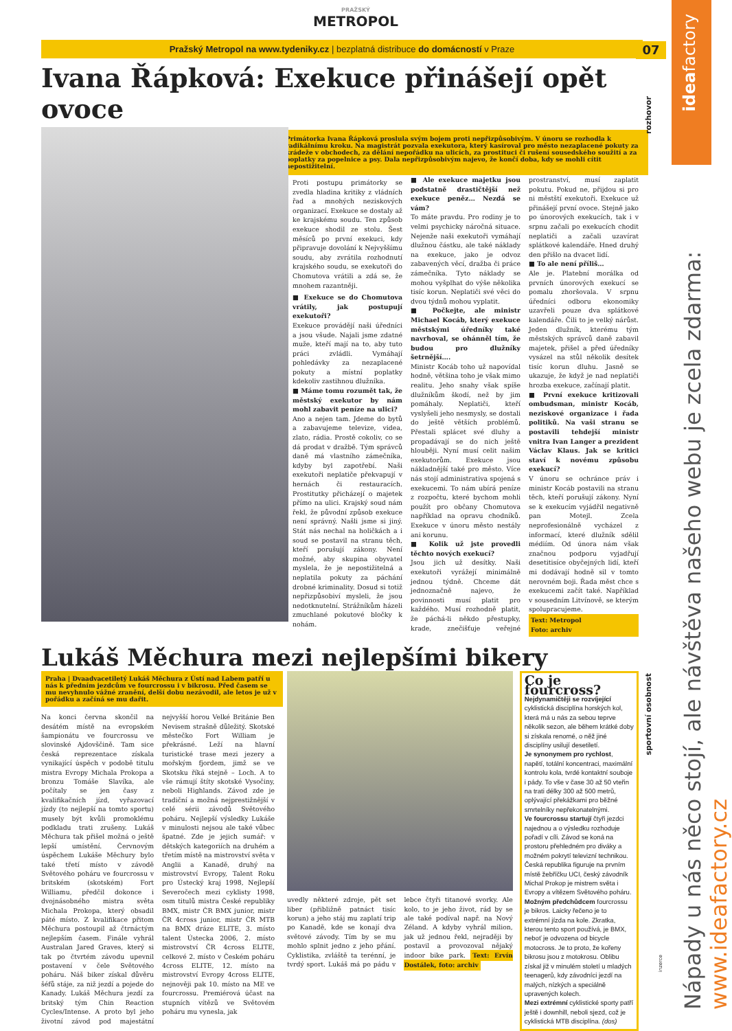PRAŽSKÝ
METROPOL
Pražský Metropol na www.tydeniky.cz | bezplatná distribuce do domácností v Praze
07
Ivana Řápková: Exekuce přinášejí opět ovoce
Primátorka Ivana Řápková proslula svým bojem proti nepřizpůsobivým. V únoru se rozhodla k radikálnímu kroku. Na magistrát pozvala exekutora, který kasíroval pro město nezaplacené pokuty za krádeže v obchodech, za dělání nepořádku na ulicích, za prostituci či rušení sousedského soužití a za poplatky za popelnice a psy. Dala nepřizpůsobivým najevo, že končí doba, kdy se mohli cítit nepostižitelní.
Proti postupu primátorky se zvedla hladina kritiky z vládních řad a mnohých neziskových organizací. Exekuce se dostaly až ke krajskému soudu. Ten způsob exekuce shodil ze stolu. Šest měsíců po první exekuci, kdy připravuje dovolání k Nejvyššímu soudu, aby zvrátila rozhodnutí krajského soudu, se exekutoři do Chomutova vrátili a zdá se, že mnohem razantněji.
■ Exekuce se do Chomutova vrátily, jak postupují exekutoři?
Exekuce provádějí naši úředníci a jsou všude. Najali jsme zdatné muže, kteří mají na to, aby tuto práci zvládli. Vymáhají pohledávky za nezaplacené pokuty a místní poplatky kdekoliv zastihnou dlužníka.
■ Máme tomu rozumět tak, že městský exekutor by nám mohl zabavit peníze na ulici?
Ano a nejen tam. Jdeme do bytů a zabavujeme televize, videa, zlato, rádia. Prostě cokoliv, co se dá prodat v dražbě. Tým správců daně má vlastního zámečníka, kdyby byl zapotřebí. Naši exekutoři neplatiče překvapují v hernách či restauracích. Prostitutky přicházejí o majetek přímo na ulici. Krajský soud nám řekl, že původní způsob exekuce není správný. Našli jsme si jiný. Stát nás nechal na holičkách a i soud se postavil na stranu těch, kteří porušují zákony. Není možné, aby skupina obyvatel myslela, že je nepostižitelná a neplatila pokuty za páchání drobné kriminality. Dosud si totiž nepřizpůsobiví mysleli, že jsou nedotknutelní. Strážníkům házeli zmuchlané pokutové bločky k nohám.
■ Ale exekuce majetku jsou podstatně drastičtější než exekuce peněz… Nezdá se vám?
To máte pravdu. Pro rodiny je to velmi psychicky náročná situace. Nejenže naši exekutoři vymáhají dlužnou částku, ale také náklady na exekuce, jako je odvoz zabavených věcí, dražba či práce zámečníka. Tyto náklady se mohou vyšplhat do výše několika tisíc korun. Neplatiči své věci do dvou týdnů mohou vyplatit.
■ Počkejte, ale ministr Michael Kocáb, který exekuce městskými úředníky také navrhoval, se ohánněl tím, že budou pro dlužníky šetrnější….
Ministr Kocáb toho už napovídal hodně, většina toho je však mimo realitu. Jeho snahy však spíše dlužníkům škodí, než by jim pomáhaly. Neplatiči, kteří vyslyšeli jeho nesmysly, se dostali do ještě větších problémů. Přestali splácet své dluhy a propadávají se do nich ještě hlouběji. Nyní musí celit našim exekutorům. Exekuce jsou nákladnější také pro město. Více nás stojí administrativa spojená s exekucemi. To nám ubírá peníze z rozpočtu, které bychom mohli použít pro občany Chomutova například na opravu chodníků. Exekuce v únoru město nestály ani korunu.
■ Kolik už jste provedli těchto nových exekucí?
Jsou jich už desítky. Naši exekutoři vyrážejí minimálně jednou týdně. Chceme dát jednoznačně najevo, že povinnosti musí platit pro každého. Musí rozhodně platit, že páchá-li někdo přestupky, krade, znečišťuje veřejné prostranství, musí zaplatit pokutu. Pokud ne, přijdou si pro ni městští exekutoři. Exekuce už přinášejí první ovoce. Stejně jako po únorových exekucích, tak i v srpnu začali po exekucích chodit neplatiči a začali uzavírat splátkové kalendáře. Hned druhý den přišlo na dvacet lidí.
■ To ale není příliš…
Ale je. Platební morálka od prvních únorových exekucí se pomalu zhoršovala. V srpnu úředníci odboru ekonomiky uzavřeli pouze dva splátkové kalendáře. Čili to je velký nárůst. Jeden dlužník, kterému tým městských správců daně zabavil majetek, přišel a před úředníky vysázel na stůl několik desítek tisíc korun dluhu. Jasně se ukazuje, že když je nad neplatiči hrozba exekuce, začínají platit.
■ První exekuce kritizovali ombudsman, ministr Kocáb, neziskové organizace i řada politiků. Na vaši stranu se postavili tehdejší ministr vnitra Ivan Langer a prezident Václav Klaus. Jak se kritici staví k novému způsobu exekucí?
V únoru se ochránce práv i ministr Kocáb postavili na stranu těch, kteří porušují zákony. Nyní se k exekucím vyjádřil negativně pan Motejl. Zcela neprofesionálně vycházel z informací, které dlužník sdělil médiím. Od února nám však značnou podporu vyjadřují desetitisíce obyčejných lidí, kteří mi dodávají hodně sil v tomto nerovném boji. Řada měst chce s exekucemi začít také. Například v sousedním Litvínově, se kterým spolupracujeme.
Text: Metropol
Foto: archiv
Lukáš Měchura mezi nejlepšími bikery
Praha | Dvaadvacetiletý Lukáš Měchura z Ústí nad Labem patří u nás k předním jezdcům ve fourcrossu i v bikrosu. Před časem se mu nevyhnulo vážné zranění, delší dobu nezávodil, ale letos je už v pořádku a začíná se mu dařit.
Na konci června skončil na desátém místě na evropském šampionátu ve fourcrossu ve slovinské Ajdovščině. Tam sice česká reprezentace získala vynikající úspěch v podobě titulu mistra Evropy Michala Prokopa a bronzu Tomáše Slavíka, ale počítaly se jen časy z kvalifikačních jízd, vyřazovací jízdy (to nejlepší na tomto sportu) musely být kvůli promoklému podkladu trati zrušeny. Lukáš Měchura tak přišel možná o ještě lepší umístění. Červnovým úspěchem Lukáše Měchury bylo také třetí místo v závodě Světového poháru ve fourcrossu v britském (skotském) Fort Williamu, předčil dokonce i dvojnásobného mistra světa Michala Prokopa, který obsadil páté místo. Z kvalifikace přitom Měchura postoupil až čtrnáctým nejlepším časem. Finále vyhrál Australan Jared Graves, který si tak po čtvrtém závodu upevnil postavení v čele Světového poháru. Náš biker získal důvěru šéfů stáje, za niž jezdí a pojede do Kanady. Lukáš Měchura jezdí za britský tým Chin Reaction Cycles/Intense. A proto byl jeho životní závod pod majestátní nejvyšší horou Velké Británie Ben Nevisem strašně důležitý. Skotské městečko Fort William je překrásné. Leží na hlavní turistické trase mezi jezery a mořským fjordem, jimž se ve Skotsku říká stejně – Loch. A to vše rámují štíty skotské Vysočiny, neboli Highlands. Závod zde je tradiční a možná nejprestižnější v celé sérii závodů Světového poháru. Nejlepší výsledky Lukáše v minulosti nejsou ale také vůbec špatné. Zde je jejich sumář: v dětských kategoriích na druhém a třetím místě na mistrovství světa v Anglii a Kanadě, druhý na mistrovství Evropy, Talent Roku pro Ústecký kraj 1998, Nejlepší Severočech mezi cyklisty 1998, osm titulů mistra České republiky BMX, mistr ČR BMX junior, mistr ČR 4cross junior, mistr ČR MTB na BMX dráze ELITE, 3. místo talent Ústecka 2006, 2. místo mistrovství ČR 4cross ELITE, celkové 2. místo v Českém poháru 4cross ELITE, 12. místo na mistrovství Evropy 4cross ELITE, nejnověji pak 10. místo na ME ve fourcrossu. Premiérová účast na stupních vítězů ve Světovém poháru mu vynesla, jak
uvedly některé zdroje, pět set liber (přibližně patnáct tisíc korun) a jeho stáj mu zaplatí trip po Kanadě, kde se konají dva světové závody. Tím by se mu mohlo splnit jedno z jeho přání. Cyklistika, zvláště ta terénní, je tvrdý sport. Lukáš má po pádu v lebce čtyři titanové svorky. Ale kolo, to je jeho život, rád by se ale také podíval např. na Nový Zéland. A kdyby vyhrál milion, jak už jednou řekl, nejraději by postavil a provozoval nějaký indoor bike park. Text: Ervín Dostálek, foto: archiv
Co je fourcross?
Nejdynamičtěji se rozvíjející cyklistická disciplína horských kol, která má u nás za sebou teprve několik sezon, ale během krátké doby si získala renomé, o něž jiné disciplíny usilují desetiletí.
Je synonymem pro rychlost, napětí, totální koncentraci, maximální kontrolu kola, tvrdé kontaktní souboje i pády. To vše v čase 30 až 50 vteřin na trati délky 300 až 500 metrů, oplývající překážkami pro běžné smrtelníky nepřekonatelnými.
Ve fourcrossu startují čtyři jezdci najednou a o výsledku rozhoduje pořadí v cíli. Závod se koná na prostoru přehledném pro diváky a možném pokrytí televizní technikou. Česká republika figuruje na prvním místě žebříčku UCI, český závodník Michal Prokop je mistrem světa i Evropy a vítězem Světového poháru.
Možným předchůdcem fourcrossu je bikros. Laicky řečeno je to extrémní jízda na kole. Zkratka, kterou tento sport používá, je BMX, neboť je odvozena od bicycle motocross. Je to proto, že kořeny bikrosu jsou z motokrosu. Oblibu získal již v minulém století u mladých teenagerů, kdy závodníci jezdí na malých, nízkých a speciálně upravených kolech.
Mezi extrémní cyklistické sporty patří ještě i downhill, neboli sjezd, což je cyklistická MTB disciplína. (dos)
ideafactory
Nápady u nás něco stojí, ale návštěva našeho webu je zcela zdarma: www.ideafactory.cz
rozhovor
sportovní osobnost
inzerce